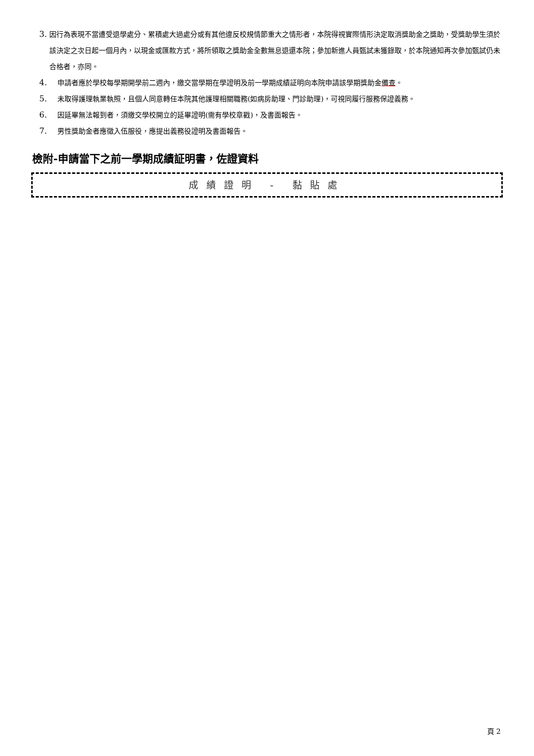3. 因行為表現不當遭受退學處分、累積處大過處分或有其他違反校規情節重大之情形者，本院得視實際情形決定取消獎助金之獎助，受獎助學生須於該決定之次日起一個月內，以現金或匯款方式，將所領取之獎助金全數無息退還本院；參加新進人員甄試未獲錄取，於本院通知再次參加甄試仍未合格者，亦同。
4. 申請者應於學校每學期開學前二週內，繳交當學期在學證明及前一學期成績証明向本院申請該學期獎助金備查。
5. 未取得護理執業執照，且個人同意轉任本院其他護理相關職務(如病房助理、門診助理)，可視同履行服務保證義務。
6. 因延畢無法報到者，須繳交學校開立的延畢證明(需有學校章戳)，及書面報告。
7. 男性獎助金者應徵入伍服役，應提出義務役證明及書面報告。
檢附-申請當下之前一學期成績証明書，佐證資料
成績證明 - 黏貼處
頁 2